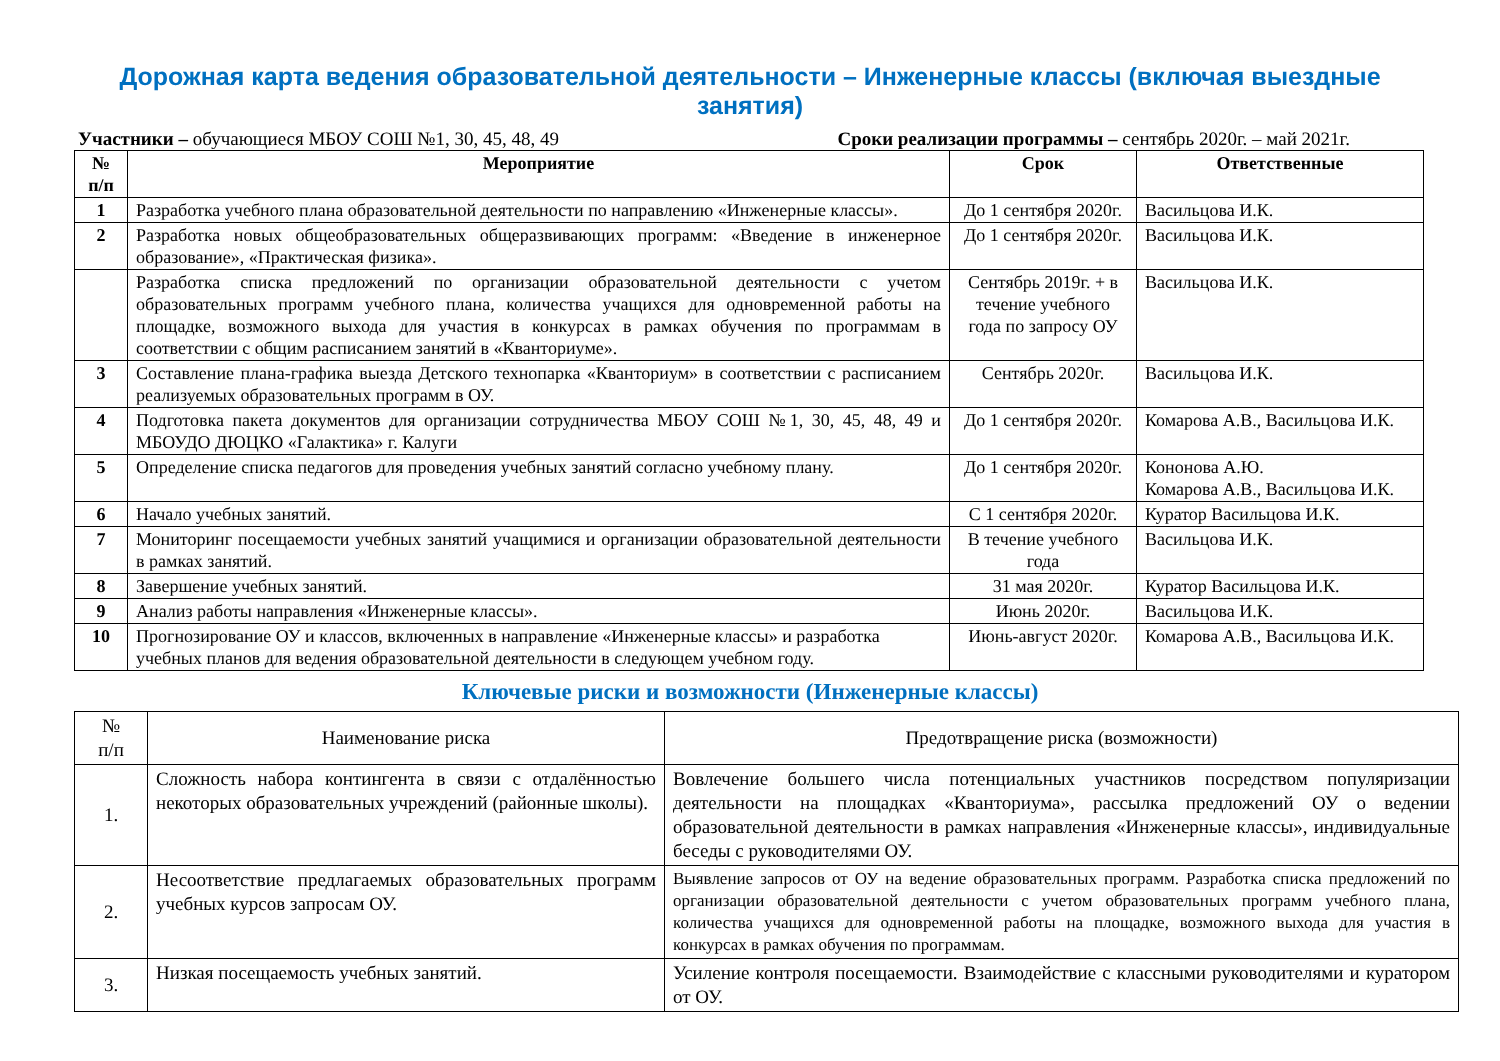Дорожная карта ведения образовательной деятельности – Инженерные классы (включая выездные занятия)
Участники – обучающиеся МБОУ СОШ №1, 30, 45, 48, 49 Сроки реализации программы – сентябрь 2020г. – май 2021г.
| № п/п | Мероприятие | Срок | Ответственные |
| --- | --- | --- | --- |
| 1 | Разработка учебного плана образовательной деятельности по направлению «Инженерные классы». | До 1 сентября 2020г. | Васильцова И.К. |
| 2 | Разработка новых общеобразовательных общеразвивающих программ: «Введение в инженерное образование», «Практическая физика». | До 1 сентября 2020г. | Васильцова И.К. |
| | Разработка списка предложений по организации образовательной деятельности с учетом образовательных программ учебного плана, количества учащихся для одновременной работы на площадке, возможного выхода для участия в конкурсах в рамках обучения по программам в соответствии с общим расписанием занятий в «Кванториуме». | Сентябрь 2019г. + в течение учебного года по запросу ОУ | Васильцова И.К. |
| 3 | Составление плана-графика выезда Детского технопарка «Кванториум» в соответствии с расписанием реализуемых образовательных программ в ОУ. | Сентябрь 2020г. | Васильцова И.К. |
| 4 | Подготовка пакета документов для организации сотрудничества МБОУ СОШ №1, 30, 45, 48, 49 и МБОУДО ДЮЦКО «Галактика» г. Калуги | До 1 сентября 2020г. | Комарова А.В., Васильцова И.К. |
| 5 | Определение списка педагогов для проведения учебных занятий согласно учебному плану. | До 1 сентября 2020г. | Кононова А.Ю. Комарова А.В., Васильцова И.К. |
| 6 | Начало учебных занятий. | С 1 сентября 2020г. | Куратор Васильцова И.К. |
| 7 | Мониторинг посещаемости учебных занятий учащимися и организации образовательной деятельности в рамках занятий. | В течение учебного года | Васильцова И.К. |
| 8 | Завершение учебных занятий. | 31 мая 2020г. | Куратор Васильцова И.К. |
| 9 | Анализ работы направления «Инженерные классы». | Июнь 2020г. | Васильцова И.К. |
| 10 | Прогнозирование ОУ и классов, включенных в направление «Инженерные классы» и разработка учебных планов для ведения образовательной деятельности в следующем учебном году. | Июнь-август 2020г. | Комарова А.В., Васильцова И.К. |
Ключевые риски и возможности (Инженерные классы)
| № п/п | Наименование риска | Предотвращение риска (возможности) |
| --- | --- | --- |
| 1. | Сложность набора контингента в связи с отдалённостью некоторых образовательных учреждений (районные школы). | Вовлечение большего числа потенциальных участников посредством популяризации деятельности на площадках «Кванториума», рассылка предложений ОУ о ведении образовательной деятельности в рамках направления «Инженерные классы», индивидуальные беседы с руководителями ОУ. |
| 2. | Несоответствие предлагаемых образовательных программ учебных курсов запросам ОУ. | Выявление запросов от ОУ на ведение образовательных программ. Разработка списка предложений по организации образовательной деятельности с учетом образовательных программ учебного плана, количества учащихся для одновременной работы на площадке, возможного выхода для участия в конкурсах в рамках обучения по программам. |
| 3. | Низкая посещаемость учебных занятий. | Усиление контроля посещаемости. Взаимодействие с классными руководителями и куратором от ОУ. |